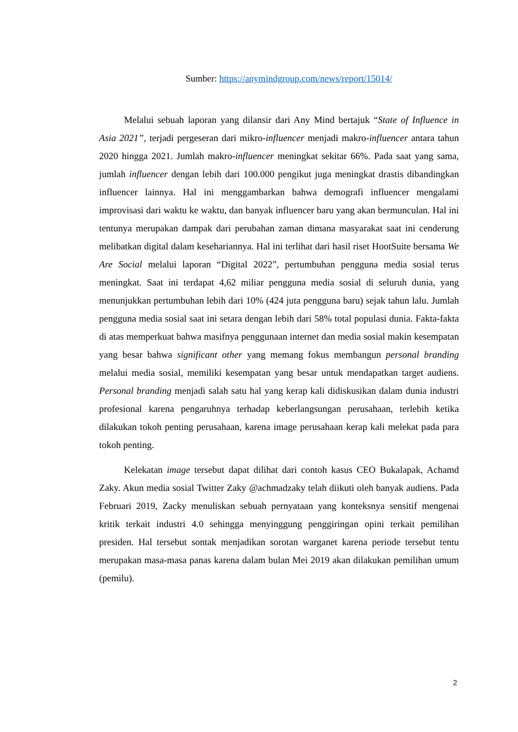Sumber: https://anymindgroup.com/news/report/15014/
Melalui sebuah laporan yang dilansir dari Any Mind bertajuk “State of Influence in Asia 2021”, terjadi pergeseran dari mikro-influencer menjadi makro-influencer antara tahun 2020 hingga 2021. Jumlah makro-influencer meningkat sekitar 66%. Pada saat yang sama, jumlah influencer dengan lebih dari 100.000 pengikut juga meningkat drastis dibandingkan influencer lainnya. Hal ini menggambarkan bahwa demografi influencer mengalami improvisasi dari waktu ke waktu, dan banyak influencer baru yang akan bermunculan. Hal ini tentunya merupakan dampak dari perubahan zaman dimana masyarakat saat ini cenderung melibatkan digital dalam kesehariannya. Hal ini terlihat dari hasil riset HootSuite bersama We Are Social melalui laporan “Digital 2022”, pertumbuhan pengguna media sosial terus meningkat. Saat ini terdapat 4,62 miliar pengguna media sosial di seluruh dunia, yang menunjukkan pertumbuhan lebih dari 10% (424 juta pengguna baru) sejak tahun lalu. Jumlah pengguna media sosial saat ini setara dengan lebih dari 58% total populasi dunia. Fakta-fakta di atas memperkuat bahwa masifnya penggunaan internet dan media sosial makin kesempatan yang besar bahwa significant other yang memang fokus membangun personal branding melalui media sosial, memiliki kesempatan yang besar untuk mendapatkan target audiens. Personal branding menjadi salah satu hal yang kerap kali didiskusikan dalam dunia industri profesional karena pengaruhnya terhadap keberlangsungan perusahaan, terlebih ketika dilakukan tokoh penting perusahaan, karena image perusahaan kerap kali melekat pada para tokoh penting.
Kelekatan image tersebut dapat dilihat dari contoh kasus CEO Bukalapak, Achamd Zaky. Akun media sosial Twitter Zaky @achmadzaky telah diikuti oleh banyak audiens. Pada Februari 2019, Zacky menuliskan sebuah pernyataan yang konteksnya sensitif mengenai kritik terkait industri 4.0 sehingga menyinggung penggiringan opini terkait pemilihan presiden. Hal tersebut sontak menjadikan sorotan warganet karena periode tersebut tentu merupakan masa-masa panas karena dalam bulan Mei 2019 akan dilakukan pemilihan umum (pemilu).
2